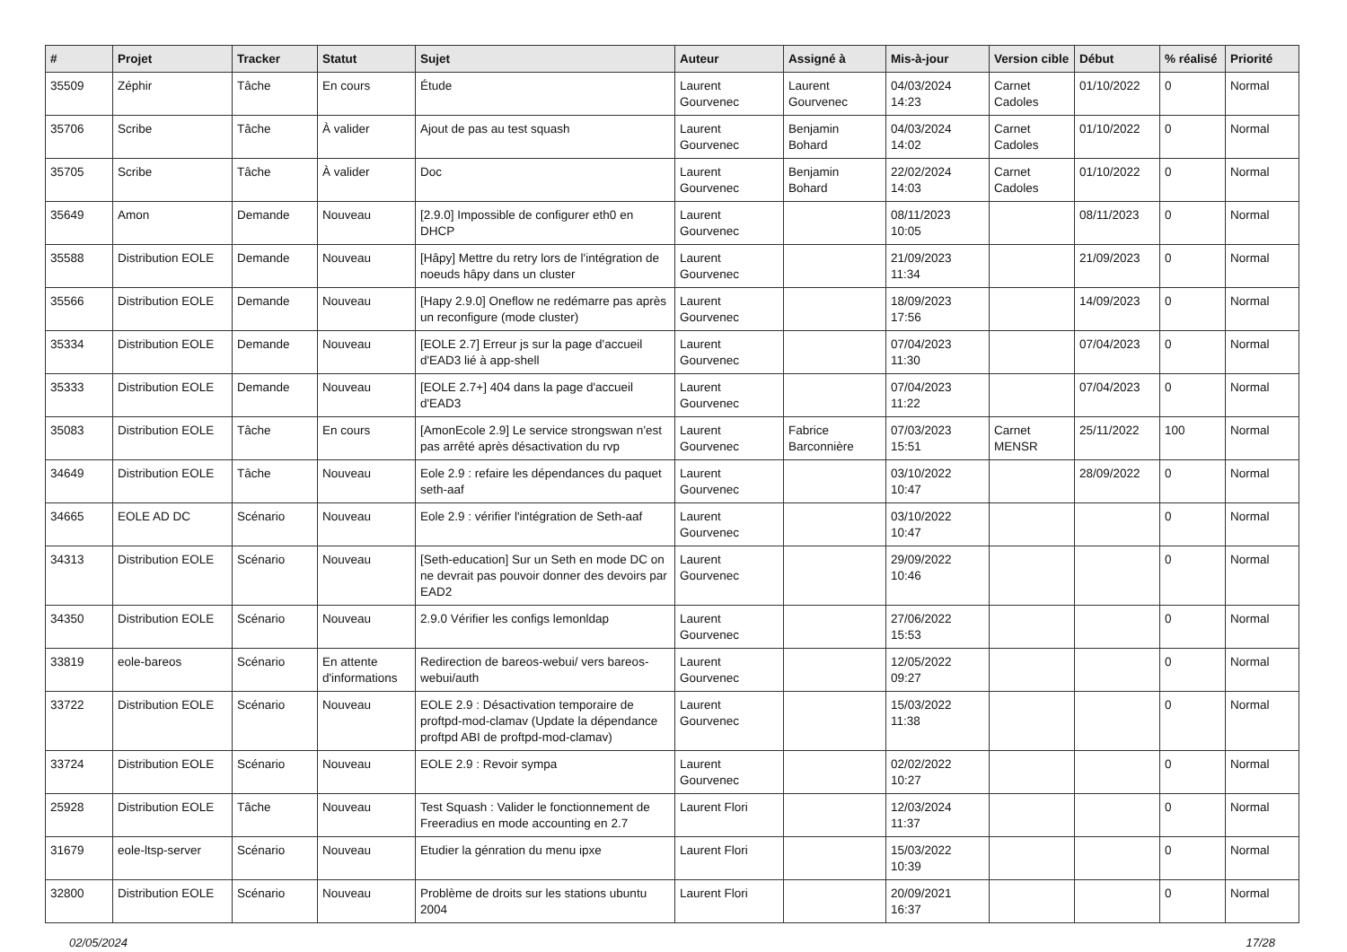| # | Projet | Tracker | Statut | Sujet | Auteur | Assigné à | Mis-à-jour | Version cible | Début | % réalisé | Priorité |
| --- | --- | --- | --- | --- | --- | --- | --- | --- | --- | --- | --- |
| 35509 | Zéphir | Tâche | En cours | Étude | Laurent Gourvenec | Laurent Gourvenec | 04/03/2024 14:23 | Carnet Cadoles | 01/10/2022 | 0 | Normal |
| 35706 | Scribe | Tâche | À valider | Ajout de pas au test squash | Laurent Gourvenec | Benjamin Bohard | 04/03/2024 14:02 | Carnet Cadoles | 01/10/2022 | 0 | Normal |
| 35705 | Scribe | Tâche | À valider | Doc | Laurent Gourvenec | Benjamin Bohard | 22/02/2024 14:03 | Carnet Cadoles | 01/10/2022 | 0 | Normal |
| 35649 | Amon | Demande | Nouveau | [2.9.0] Impossible de configurer eth0 en DHCP | Laurent Gourvenec | | 08/11/2023 10:05 | | 08/11/2023 | 0 | Normal |
| 35588 | Distribution EOLE | Demande | Nouveau | [Hâpy] Mettre du retry lors de l'intégration de noeuds hâpy dans un cluster | Laurent Gourvenec | | 21/09/2023 11:34 | | 21/09/2023 | 0 | Normal |
| 35566 | Distribution EOLE | Demande | Nouveau | [Hapy 2.9.0] Oneflow ne redémarre pas après un reconfigure (mode cluster) | Laurent Gourvenec | | 18/09/2023 17:56 | | 14/09/2023 | 0 | Normal |
| 35334 | Distribution EOLE | Demande | Nouveau | [EOLE 2.7] Erreur js sur la page d'accueil d'EAD3 lié à app-shell | Laurent Gourvenec | | 07/04/2023 11:30 | | 07/04/2023 | 0 | Normal |
| 35333 | Distribution EOLE | Demande | Nouveau | [EOLE 2.7+] 404 dans la page d'accueil d'EAD3 | Laurent Gourvenec | | 07/04/2023 11:22 | | 07/04/2023 | 0 | Normal |
| 35083 | Distribution EOLE | Tâche | En cours | [AmonEcole 2.9] Le service strongswan n'est pas arrêté après désactivation du rvp | Laurent Gourvenec | Fabrice Barconnière | 07/03/2023 15:51 | Carnet MENSR | 25/11/2022 | 100 | Normal |
| 34649 | Distribution EOLE | Tâche | Nouveau | Eole 2.9 : refaire les dépendances du paquet seth-aaf | Laurent Gourvenec | | 03/10/2022 10:47 | | 28/09/2022 | 0 | Normal |
| 34665 | EOLE AD DC | Scénario | Nouveau | Eole 2.9 : vérifier l'intégration de Seth-aaf | Laurent Gourvenec | | 03/10/2022 10:47 | | | 0 | Normal |
| 34313 | Distribution EOLE | Scénario | Nouveau | [Seth-education] Sur un Seth en mode DC on ne devrait pas pouvoir donner des devoirs par EAD2 | Laurent Gourvenec | | 29/09/2022 10:46 | | | 0 | Normal |
| 34350 | Distribution EOLE | Scénario | Nouveau | 2.9.0 Vérifier les configs lemonldap | Laurent Gourvenec | | 27/06/2022 15:53 | | | 0 | Normal |
| 33819 | eole-bareos | Scénario | En attente d'informations | Redirection de bareos-webui/ vers bareos-webui/auth | Laurent Gourvenec | | 12/05/2022 09:27 | | | 0 | Normal |
| 33722 | Distribution EOLE | Scénario | Nouveau | EOLE 2.9 : Désactivation temporaire de proftpd-mod-clamav (Update la dépendance proftpd ABI de proftpd-mod-clamav) | Laurent Gourvenec | | 15/03/2022 11:38 | | | 0 | Normal |
| 33724 | Distribution EOLE | Scénario | Nouveau | EOLE 2.9 : Revoir sympa | Laurent Gourvenec | | 02/02/2022 10:27 | | | 0 | Normal |
| 25928 | Distribution EOLE | Tâche | Nouveau | Test Squash : Valider le fonctionnement de Freeradius en mode accounting en 2.7 | Laurent Flori | | 12/03/2024 11:37 | | | 0 | Normal |
| 31679 | eole-ltsp-server | Scénario | Nouveau | Etudier la génration du menu ipxe | Laurent Flori | | 15/03/2022 10:39 | | | 0 | Normal |
| 32800 | Distribution EOLE | Scénario | Nouveau | Problème de droits sur les stations ubuntu 2004 | Laurent Flori | | 20/09/2021 16:37 | | | 0 | Normal |
02/05/2024 17/28